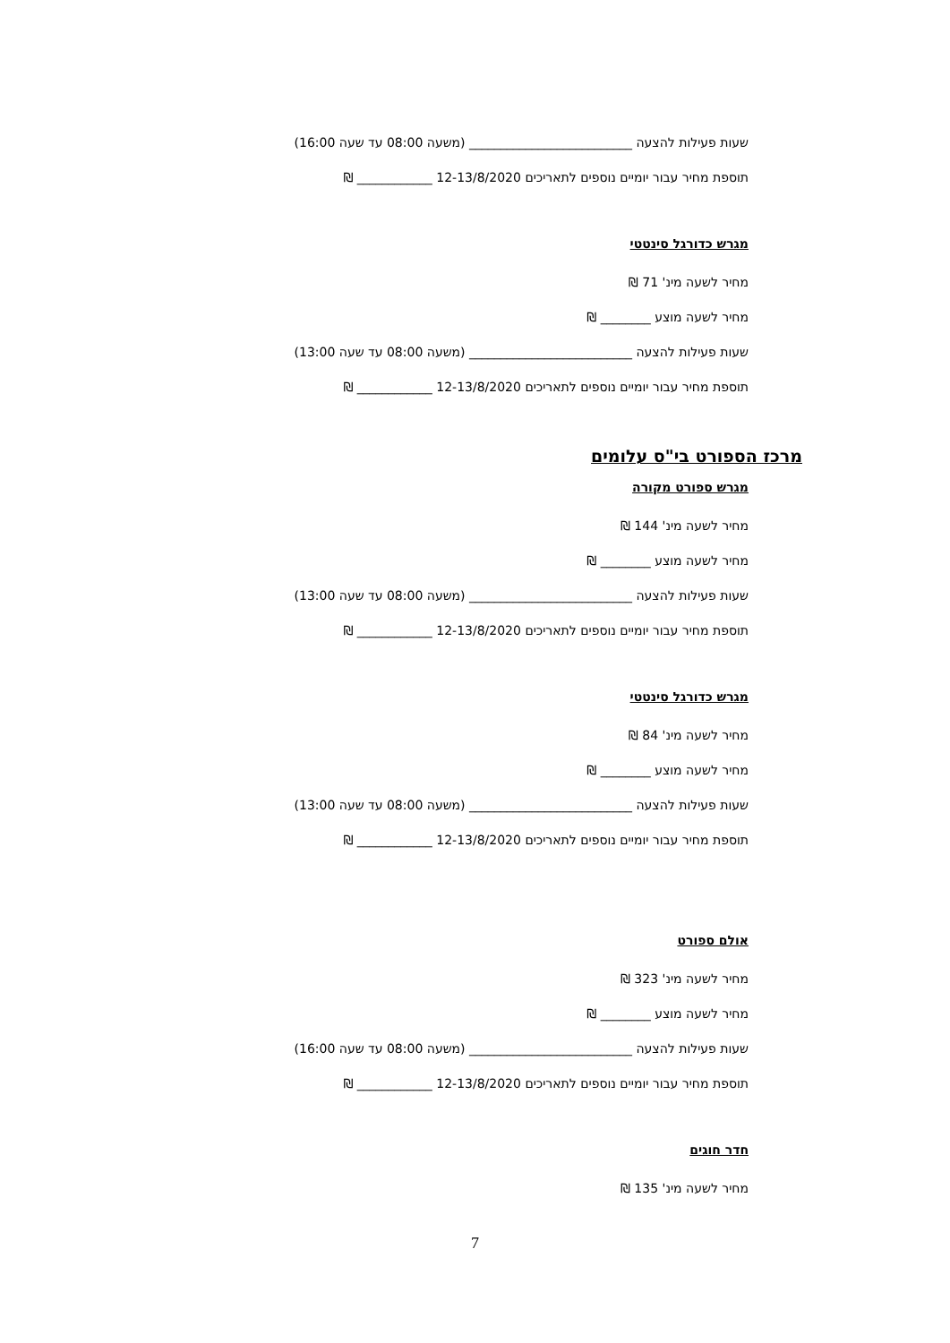שעות פעילות להצעה __________________________ (משעה 08:00 עד שעה 16:00)
תוספת מחיר עבור יומיים נוספים לתאריכים 12-13/8/2020 ____________ ₪
מגרש כדורגל סינטטי
מחיר לשעה מינ' 71 ₪
מחיר לשעה מוצע ________ ₪
שעות פעילות להצעה __________________________ (משעה 08:00 עד שעה 13:00)
תוספת מחיר עבור יומיים נוספים לתאריכים 12-13/8/2020 ____________ ₪
מרכז הספורט בי"ס עלומים
מגרש ספורט מקורה
מחיר לשעה מינ' 144 ₪
מחיר לשעה מוצע ________ ₪
שעות פעילות להצעה __________________________ (משעה 08:00 עד שעה 13:00)
תוספת מחיר עבור יומיים נוספים לתאריכים 12-13/8/2020 ____________ ₪
מגרש כדורגל סינטטי
מחיר לשעה מינ' 84 ₪
מחיר לשעה מוצע ________ ₪
שעות פעילות להצעה __________________________ (משעה 08:00 עד שעה 13:00)
תוספת מחיר עבור יומיים נוספים לתאריכים 12-13/8/2020 ____________ ₪
אולם ספורט
מחיר לשעה מינ' 323 ₪
מחיר לשעה מוצע ________ ₪
שעות פעילות להצעה __________________________ (משעה 08:00 עד שעה 16:00)
תוספת מחיר עבור יומיים נוספים לתאריכים 12-13/8/2020 ____________ ₪
חדר חוגים
מחיר לשעה מינ' 135 ₪
7